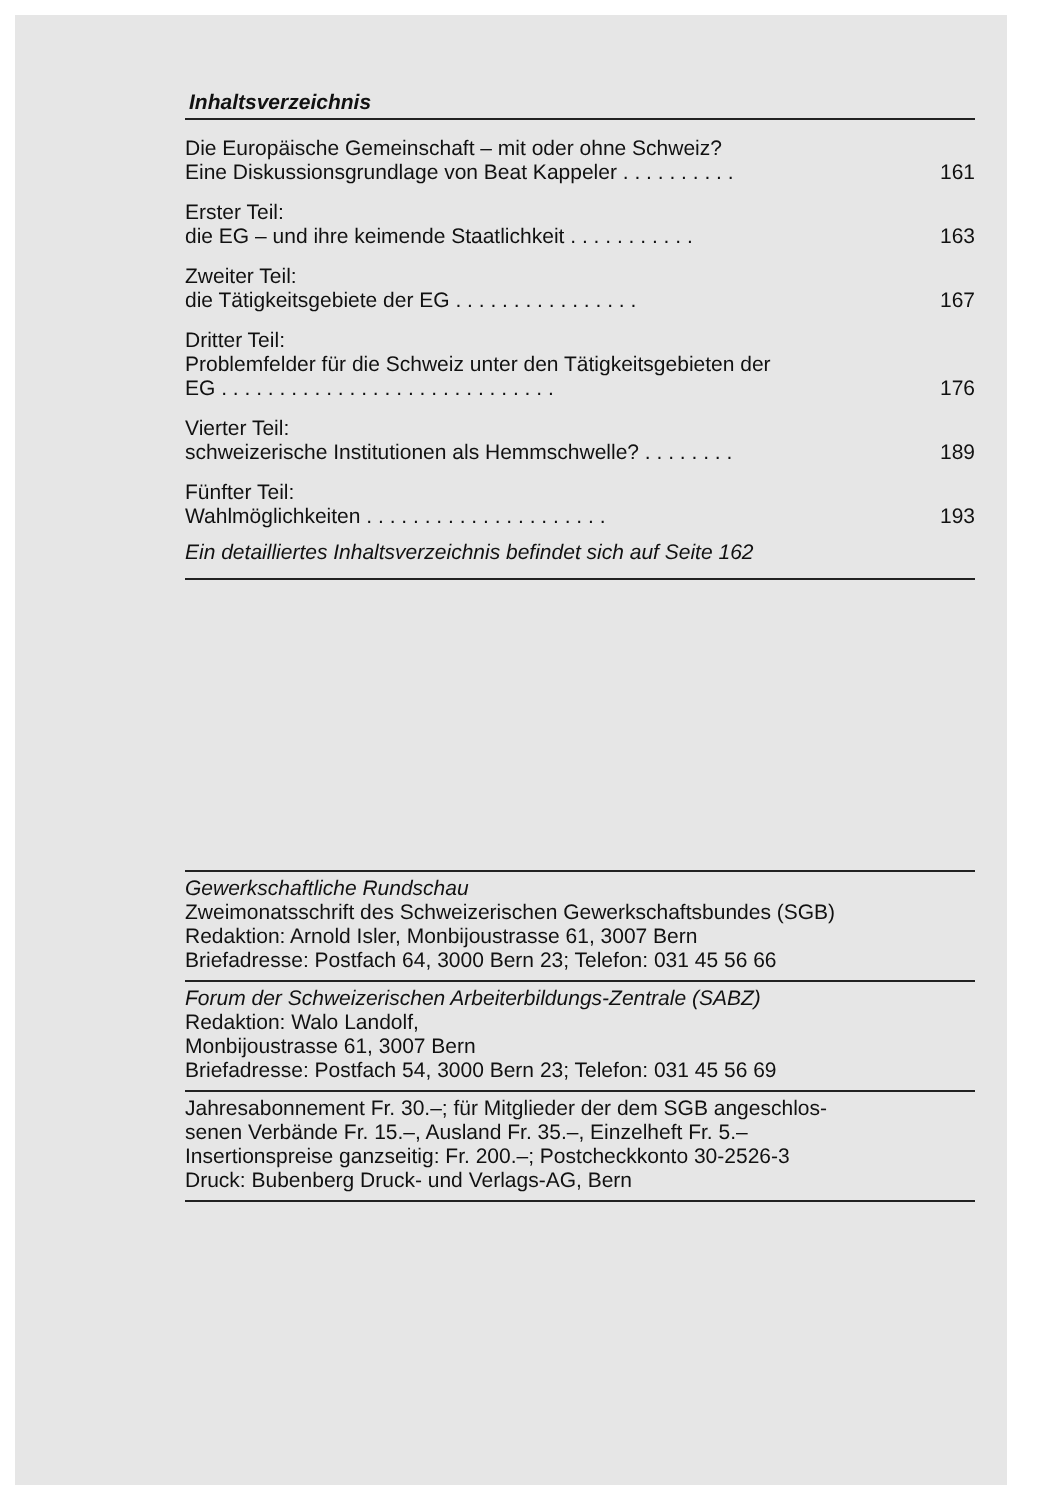Inhaltsverzeichnis
Die Europäische Gemeinschaft – mit oder ohne Schweiz?
Eine Diskussionsgrundlage von Beat Kappeler . . . . . . . . . . 161
Erster Teil:
die EG – und ihre keimende Staatlichkeit . . . . . . . . . . . 163
Zweiter Teil:
die Tätigkeitsgebiete der EG . . . . . . . . . . . . . . . . 167
Dritter Teil:
Problemfelder für die Schweiz unter den Tätigkeitsgebieten der
EG . . . . . . . . . . . . . . . . . . . . . . . . . . . . . 176
Vierter Teil:
schweizerische Institutionen als Hemmschwelle? . . . . . . . . 189
Fünfter Teil:
Wahlmöglichkeiten . . . . . . . . . . . . . . . . . . . . . 193
Ein detailliertes Inhaltsverzeichnis befindet sich auf Seite 162
Gewerkschaftliche Rundschau
Zweimonatsschrift des Schweizerischen Gewerkschaftsbundes (SGB)
Redaktion: Arnold Isler, Monbijoustrasse 61, 3007 Bern
Briefadresse: Postfach 64, 3000 Bern 23; Telefon: 031 45 56 66
Forum der Schweizerischen Arbeiterbildungs-Zentrale (SABZ)
Redaktion: Walo Landolf,
Monbijoustrasse 61, 3007 Bern
Briefadresse: Postfach 54, 3000 Bern 23; Telefon: 031 45 56 69
Jahresabonnement Fr. 30.–; für Mitglieder der dem SGB angeschlos-
senen Verbände Fr. 15.–, Ausland Fr. 35.–, Einzelheft Fr. 5.–
Insertionspreise ganzseitig: Fr. 200.–; Postcheckkonto 30-2526-3
Druck: Bubenberg Druck- und Verlags-AG, Bern